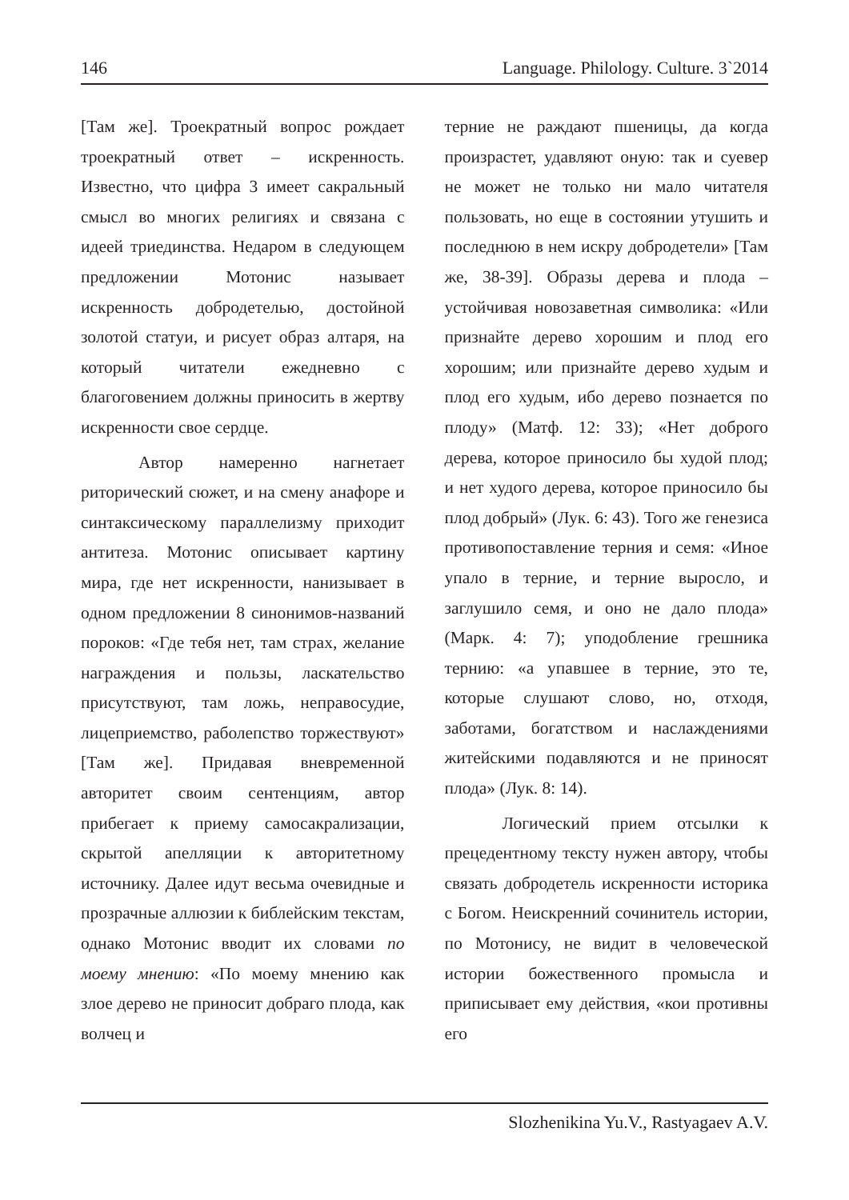146 Language. Philology. Culture. 3`2014
[Там же]. Троекратный вопрос рождает троекратный ответ – искренность. Известно, что цифра 3 имеет сакральный смысл во многих религиях и связана с идеей триединства. Недаром в следующем предложении Мотонис называет искренность добродетелью, достойной золотой статуи, и рисует образ алтаря, на который читатели ежедневно с благоговением должны приносить в жертву искренности свое сердце.
Автор намеренно нагнетает риторический сюжет, и на смену анафоре и синтаксическому параллелизму приходит антитеза. Мотонис описывает картину мира, где нет искренности, нанизывает в одном предложении 8 синонимов-названий пороков: «Где тебя нет, там страх, желание награждения и пользы, ласкательство присутствуют, там ложь, неправосудие, лицеприемство, раболепство торжествуют» [Там же]. Придавая вневременной авторитет своим сентенциям, автор прибегает к приему самосакрализации, скрытой апелляции к авторитетному источнику. Далее идут весьма очевидные и прозрачные аллюзии к библейским текстам, однако Мотонис вводит их словами по моему мнению: «По моему мнению как злое дерево не приносит добраго плода, как волчец и
терние не раждают пшеницы, да когда произрастет, удавляют оную: так и суевер не может не только ни мало читателя пользовать, но еще в состоянии утушить и последнюю в нем искру добродетели» [Там же, 38-39]. Образы дерева и плода – устойчивая новозаветная символика: «Или признайте дерево хорошим и плод его хорошим; или признайте дерево худым и плод его худым, ибо дерево познается по плоду» (Матф. 12: 33); «Нет доброго дерева, которое приносило бы худой плод; и нет худого дерева, которое приносило бы плод добрый» (Лук. 6: 43). Того же генезиса противопоставление терния и семя: «Иное упало в терние, и терние выросло, и заглушило семя, и оно не дало плода» (Марк. 4: 7); уподобление грешника тернию: «а упавшее в терние, это те, которые слушают слово, но, отходя, заботами, богатством и наслаждениями житейскими подавляются и не приносят плода» (Лук. 8: 14).
Логический прием отсылки к прецедентному тексту нужен автору, чтобы связать добродетель искренности историка с Богом. Неискренний сочинитель истории, по Мотонису, не видит в человеческой истории божественного промысла и приписывает ему действия, «кои противны его
Slozhenikina Yu.V., Rastyagaev A.V.